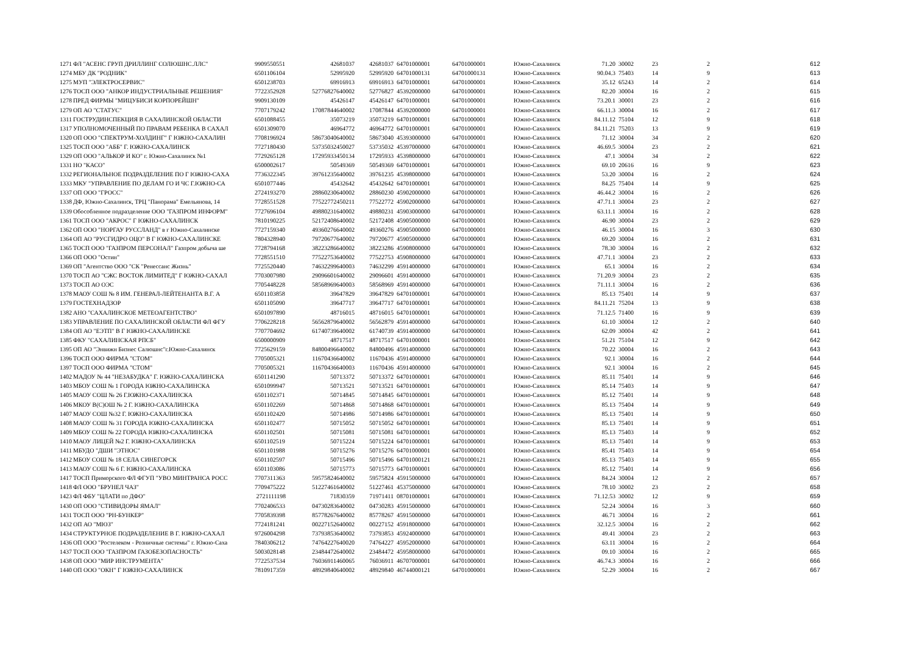| 1271 | ФЛ "АСЕНС ГРУП ДРИЛЛИНГ СОЛЮШНС.ЛЛС" | 9909550551 | 42681037 | 42681037 | 64701000001 | 64701000001 | Южно-Сахалинск | 71.20 | 30002 | 23 | 2 | 612 |
| 1274 | МБУ ДК "РОДНИК" | 6501106104 | 52995920 | 52995920 | 64701000131 | 64701000131 | Южно-Сахалинск | 90.04.3 | 75403 | 14 | 9 | 613 |
| 1275 | МУП "ЭЛЕКТРОСЕРВИС" | 6501238703 | 69916913 | 69916913 | 64701000001 | 64701000001 | Южно-Сахалинск | 35.12 | 65243 | 14 | 2 | 614 |
| 1276 | ТОСП ООО "АНКОР ИНДУСТРИАЛЬНЫЕ РЕШЕНИЯ" | 7722352928 | 52776827640002 | 52776827 | 45392000000 | 64701000001 | Южно-Сахалинск | 82.20 | 30004 | 16 | 2 | 615 |
| 1278 | ПРЕД ФИРМЫ "МИЦУБИСИ КОРПОРЕЙШН" | 9909130109 | 45426147 | 45426147 | 64701000001 | 64701000001 | Южно-Сахалинск | 73.20.1 | 30001 | 23 | 2 | 616 |
| 1279 | ОП АО "СТАТУС" | 7707179242 | 17087844640002 | 17087844 | 45392000000 | 64701000001 | Южно-Сахалинск | 66.11.3 | 30004 | 16 | 2 | 617 |
| 1311 | ГОСТРУДИНСПЕКЦИЯ В САХАЛИНСКОЙ ОБЛАСТИ | 6501088455 | 35073219 | 35073219 | 64701000001 | 64701000001 | Южно-Сахалинск | 84.11.12 | 75104 | 12 | 9 | 618 |
| 1317 | УПОЛНОМОЧЕННЫЙ ПО ПРАВАМ РЕБЕНКА В САХАЛ | 6501309070 | 46964772 | 46964772 | 64701000001 | 64701000001 | Южно-Сахалинск | 84.11.21 | 75203 | 13 | 9 | 619 |
| 1320 | ОП ООО "СПЕКТРУМ-ХОЛДИНГ" Г ЮЖНО-САХАЛИН | 7708196924 | 58673040640002 | 58673040 | 45393000000 | 64701000001 | Южно-Сахалинск | 71.12 | 30004 | 34 | 2 | 620 |
| 1325 | ТОСП ООО "АББ" Г. ЮЖНО-САХАЛИНСК | 7727180430 | 53735032450027 | 53735032 | 45397000000 | 64701000001 | Южно-Сахалинск | 46.69.5 | 30004 | 23 | 2 | 621 |
| 1329 | ОП ООО "АЛЬКОР И КО" г. Южно-Сахалинск №1 | 7729265128 | 17295933450134 | 17295933 | 45398000000 | 64701000001 | Южно-Сахалинск | 47.1 | 30004 | 34 | 2 | 622 |
| 1331 | НО "КАСО" | 6500002617 | 50549369 | 50549369 | 64701000001 | 64701000001 | Южно-Сахалинск | 69.10 | 20616 | 16 | 9 | 623 |
| 1332 | РЕГИОНАЛЬНОЕ ПОДРАЗДЕЛЕНИЕ ПО Г ЮЖНО-САХА | 7736322345 | 39761235640002 | 39761235 | 45398000000 | 64701000001 | Южно-Сахалинск | 53.20 | 30004 | 16 | 2 | 624 |
| 1333 | МКУ "УПРАВЛЕНИЕ ПО ДЕЛАМ ГО И ЧС Г.ЮЖНО-СА | 6501077446 | 45432642 | 45432642 | 64701000001 | 64701000001 | Южно-Сахалинск | 84.25 | 75404 | 14 | 9 | 625 |
| 1337 | ОП ООО "ГРОСС" | 2724193270 | 28860230640002 | 28860230 | 45902000000 | 64701000001 | Южно-Сахалинск | 46.44.2 | 30004 | 16 | 2 | 626 |
| 1338 | ДФ, Южно-Сахалинск, ТРЦ "Панорама" Емельянова, 14 | 7728551528 | 77522772450211 | 77522772 | 45902000000 | 64701000001 | Южно-Сахалинск | 47.71.1 | 30004 | 23 | 2 | 627 |
| 1339 | Обособленное подразделение ООО "ГАЗПРОМ ИНФОРМ" | 7727696104 | 49880231640002 | 49880231 | 45903000000 | 64701000001 | Южно-Сахалинск | 63.11.1 | 30004 | 16 | 2 | 628 |
| 1361 | ТОСП ООО "АКРОС" Г ЮЖНО-САХАЛИНСК | 7810190225 | 52172408640002 | 52172408 | 45905000000 | 64701000001 | Южно-Сахалинск | 46.90 | 30004 | 23 | 2 | 629 |
| 1362 | ОП ООО "НОРГАУ РУССЛАНД" в г Южно-Сахалинске | 7727159340 | 49360276640002 | 49360276 | 45905000000 | 64701000001 | Южно-Сахалинск | 46.15 | 30004 | 16 | 3 | 630 |
| 1364 | ОП АО "РУСГИДРО ОЦО" В Г ЮЖНО-САХАЛИНСКЕ | 7804328940 | 79720677640002 | 79720677 | 45905000000 | 64701000001 | Южно-Сахалинск | 69.20 | 30004 | 16 | 2 | 631 |
| 1365 | ТОСП ООО "ГАЗПРОМ ПЕРСОНАЛ" Газпром добыча ше | 7728794168 | 38223286640002 | 38223286 | 45908000000 | 64701000001 | Южно-Сахалинск | 78.30 | 30004 | 16 | 2 | 632 |
| 1366 | ОП ООО "Остин" | 7728551510 | 77522753640002 | 77522753 | 45908000000 | 64701000001 | Южно-Сахалинск | 47.71.1 | 30004 | 23 | 2 | 633 |
| 1369 | ОП "Агентство ООО "СК "Ренессанс Жизнь" | 7725520440 | 74632299640003 | 74632299 | 45914000000 | 64701000001 | Южно-Сахалинск | 65.1 | 30004 | 16 | 2 | 634 |
| 1370 | ТОСП АО "СЖС ВОСТОК ЛИМИТЕД" Г ЮЖНО-САХАЛ | 7703007980 | 29096601640002 | 29096601 | 45914000000 | 64701000001 | Южно-Сахалинск | 71.20.9 | 30004 | 23 | 2 | 635 |
| 1373 | ТОСП АО ОЭС | 7705448228 | 58568969640003 | 58568969 | 45914000000 | 64701000001 | Южно-Сахалинск | 71.11.1 | 30004 | 16 | 2 | 636 |
| 1378 | МАОУ СОШ № 8 ИМ. ГЕНЕРАЛ-ЛЕЙТЕНАНТА В.Г. А | 6501103858 | 39647829 | 39647829 | 64701000001 | 64701000001 | Южно-Сахалинск | 85.13 | 75401 | 14 | 9 | 637 |
| 1379 | ГОСТЕХНАДЗОР | 6501105090 | 39647717 | 39647717 | 64701000001 | 64701000001 | Южно-Сахалинск | 84.11.21 | 75204 | 13 | 9 | 638 |
| 1382 | АНО "САХАЛИНСКОЕ МЕТЕОАГЕНТСТВО" | 6501097890 | 48716015 | 48716015 | 64701000001 | 64701000001 | Южно-Сахалинск | 71.12.5 | 71400 | 16 | 9 | 639 |
| 1383 | УПРАВЛЕНИЕ ПО САХАЛИНСКОЙ ОБЛАСТИ ФЛ ФГУ | 7706228218 | 56562879640002 | 56562879 | 45914000000 | 64701000001 | Южно-Сахалинск | 61.10 | 30004 | 12 | 2 | 640 |
| 1384 | ОП АО "ЕЭТП" В Г ЮЖНО-САХАЛИНСКЕ | 7707704692 | 61740739640002 | 61740739 | 45914000000 | 64701000001 | Южно-Сахалинск | 62.09 | 30004 | 42 | 2 | 641 |
| 1385 | ФКУ "САХАЛИНСКАЯ РПСБ" | 6500000909 | 48717517 | 48717517 | 64701000001 | 64701000001 | Южно-Сахалинск | 51.21 | 75104 | 12 | 9 | 642 |
| 1395 | ОП АО "Энвижн Бизнес Салюшнс"г.Южно-Сахалинск | 7725629159 | 84800496640002 | 84800496 | 45914000000 | 64701000001 | Южно-Сахалинск | 70.22 | 30004 | 16 | 2 | 643 |
| 1396 | ТОСП ООО ФИРМА "СТОМ" | 7705005321 | 11670436640002 | 11670436 | 45914000000 | 64701000001 | Южно-Сахалинск | 92.1 | 30004 | 16 | 2 | 644 |
| 1397 | ТОСП ООО ФИРМА "СТОМ" | 7705005321 | 11670436640003 | 11670436 | 45914000000 | 64701000001 | Южно-Сахалинск | 92.1 | 30004 | 16 | 2 | 645 |
| 1402 | МАДОУ № 44 "НЕЗАБУДКА" Г. ЮЖНО-САХАЛИНСКА | 6501141290 | 50713372 | 50713372 | 64701000001 | 64701000001 | Южно-Сахалинск | 85.11 | 75401 | 14 | 9 | 646 |
| 1403 | МБОУ СОШ № 1 ГОРОДА ЮЖНО-САХАЛИНСКА | 6501099947 | 50713521 | 50713521 | 64701000001 | 64701000001 | Южно-Сахалинск | 85.14 | 75403 | 14 | 9 | 647 |
| 1405 | МАОУ СОШ № 26 Г.ЮЖНО-САХАЛИНСКА | 6501102371 | 50714845 | 50714845 | 64701000001 | 64701000001 | Южно-Сахалинск | 85.12 | 75401 | 14 | 9 | 648 |
| 1406 | МКОУ В(С)ОШ № 2 Г. ЮЖНО-САХАЛИНСКА | 6501102269 | 50714868 | 50714868 | 64701000001 | 64701000001 | Южно-Сахалинск | 85.13 | 75404 | 14 | 9 | 649 |
| 1407 | МАОУ СОШ №32 Г. ЮЖНО-САХАЛИНСКА | 6501102420 | 50714986 | 50714986 | 64701000001 | 64701000001 | Южно-Сахалинск | 85.13 | 75401 | 14 | 9 | 650 |
| 1408 | МАОУ СОШ № 31 ГОРОДА ЮЖНО-САХАЛИНСКА | 6501102477 | 50715052 | 50715052 | 64701000001 | 64701000001 | Южно-Сахалинск | 85.13 | 75401 | 14 | 9 | 651 |
| 1409 | МБОУ СОШ № 22 ГОРОДА ЮЖНО-САХАЛИНСКА | 6501102501 | 50715081 | 50715081 | 64701000001 | 64701000001 | Южно-Сахалинск | 85.13 | 75403 | 14 | 9 | 652 |
| 1410 | МАОУ ЛИЦЕЙ №2 Г. ЮЖНО-САХАЛИНСКА | 6501102519 | 50715224 | 50715224 | 64701000001 | 64701000001 | Южно-Сахалинск | 85.13 | 75401 | 14 | 9 | 653 |
| 1411 | МБУДО "ДШИ "ЭТНОС" | 6501101988 | 50715276 | 50715276 | 64701000001 | 64701000001 | Южно-Сахалинск | 85.41 | 75403 | 14 | 9 | 654 |
| 1412 | МБОУ СОШ № 18 СЕЛА СИНЕГОРСК | 6501102597 | 50715496 | 50715496 | 64701000121 | 64701000121 | Южно-Сахалинск | 85.13 | 75403 | 14 | 9 | 655 |
| 1413 | МАОУ СОШ № 6 Г. ЮЖНО-САХАЛИНСКА | 6501103086 | 50715773 | 50715773 | 64701000001 | 64701000001 | Южно-Сахалинск | 85.12 | 75401 | 14 | 9 | 656 |
| 1417 | ТОСП Приморского ФЛ ФГУП "УВО МИНТРАНСА РОСС | 7707311363 | 59575824640002 | 59575824 | 45915000000 | 64701000001 | Южно-Сахалинск | 84.24 | 30004 | 12 | 2 | 657 |
| 1418 | ФЛ ООО "БРУНЕЛ ЧАЗ" | 7709475222 | 51227461640002 | 51227461 | 45375000000 | 64701000001 | Южно-Сахалинск | 78.10 | 30002 | 23 | 2 | 658 |
| 1423 | ФЛ ФБУ "ЦЛАТИ по ДФО" | 2721111198 | 71830359 | 71971411 | 08701000001 | 64701000001 | Южно-Сахалинск | 71.12.53 | 30002 | 12 | 9 | 659 |
| 1430 | ОП ООО "СТИВИДОРЫ ЯМАЛ" | 7702406533 | 04730283640002 | 04730283 | 45915000000 | 64701000001 | Южно-Сахалинск | 52.24 | 30004 | 16 | 3 | 660 |
| 1431 | ТОСП ООО "РН-БУНКЕР" | 7705839398 | 85778267640002 | 85778267 | 45915000000 | 64701000001 | Южно-Сахалинск | 46.71 | 30004 | 16 | 2 | 661 |
| 1432 | ОП АО "МЮЗ" | 7724181241 | 00227152640002 | 00227152 | 45918000000 | 64701000001 | Южно-Сахалинск | 32.12.5 | 30004 | 16 | 2 | 662 |
| 1434 | СТРУКТУРНОЕ ПОДРАЗДЕЛЕНИЕ В Г. ЮЖНО-САХАЛ | 9726004298 | 73793853640002 | 73793853 | 45924000000 | 64701000001 | Южно-Сахалинск | 49.41 | 30004 | 23 | 2 | 663 |
| 1436 | ОП ООО "Ростелеком - Розничные системы" г. Южно-Саха | 7840306212 | 74764227640020 | 74764227 | 45952000000 | 64701000001 | Южно-Сахалинск | 63.11 | 30004 | 16 | 2 | 664 |
| 1437 | ТОСП ООО "ГАЗПРОМ ГАЗОБЕЗОПАСНОСТЬ" | 5003028148 | 23484472640002 | 23484472 | 45958000000 | 64701000001 | Южно-Сахалинск | 09.10 | 30004 | 16 | 2 | 665 |
| 1438 | ОП ООО "МИР ИНСТРУМЕНТА" | 7722537534 | 76036911460065 | 76036911 | 46707000001 | 64701000001 | Южно-Сахалинск | 46.74.3 | 30004 | 16 | 2 | 666 |
| 1440 | ОП ООО "ОКН" Г ЮЖНО-САХАЛИНСК | 7810917359 | 48929840640002 | 48929840 | 46744000121 | 64701000001 | Южно-Сахалинск | 52.29 | 30004 | 16 | 2 | 667 |